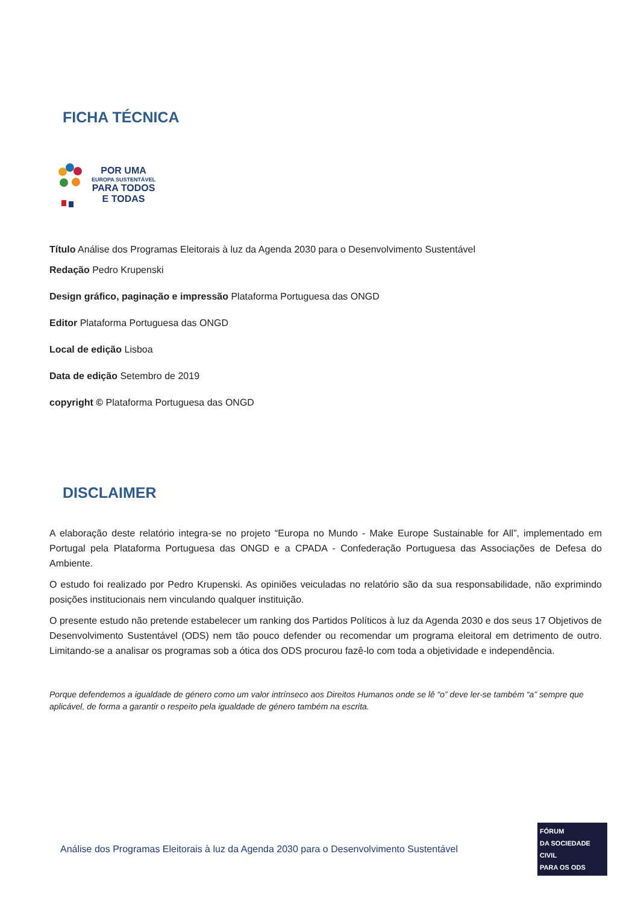FICHA TÉCNICA
POR UMA
EUROPA SUSTENTÁVEL
PARA TODOS
E TODAS
Título Análise dos Programas Eleitorais à luz da Agenda 2030 para o Desenvolvimento Sustentável
Redação Pedro Krupenski
Design gráfico, paginação e impressão Plataforma Portuguesa das ONGD
Editor Plataforma Portuguesa das ONGD
Local de edição Lisboa
Data de edição Setembro de 2019
copyright © Plataforma Portuguesa das ONGD
DISCLAIMER
A elaboração deste relatório integra-se no projeto “Europa no Mundo - Make Europe Sustainable for All”, implementado em Portugal pela Plataforma Portuguesa das ONGD e a CPADA - Confederação Portuguesa das Associações de Defesa do Ambiente.
O estudo foi realizado por Pedro Krupenski. As opiniões veiculadas no relatório são da sua responsabilidade, não exprimindo posições institucionais nem vinculando qualquer instituição.
O presente estudo não pretende estabelecer um ranking dos Partidos Políticos à luz da Agenda 2030 e dos seus 17 Objetivos de Desenvolvimento Sustentável (ODS) nem tão pouco defender ou recomendar um programa eleitoral em detrimento de outro. Limitando-se a analisar os programas sob a ótica dos ODS procurou fazê-lo com toda a objetividade e independência.
Porque defendemos a igualdade de género como um valor intrínseco aos Direitos Humanos onde se lê “o” deve ler-se também “a” sempre que aplicável, de forma a garantir o respeito pela igualdade de género também na escrita.
Análise dos Programas Eleitorais à luz da Agenda 2030 para o Desenvolvimento Sustentável
FÓRUM
DA SOCIEDADE CIVIL
PARA OS ODS